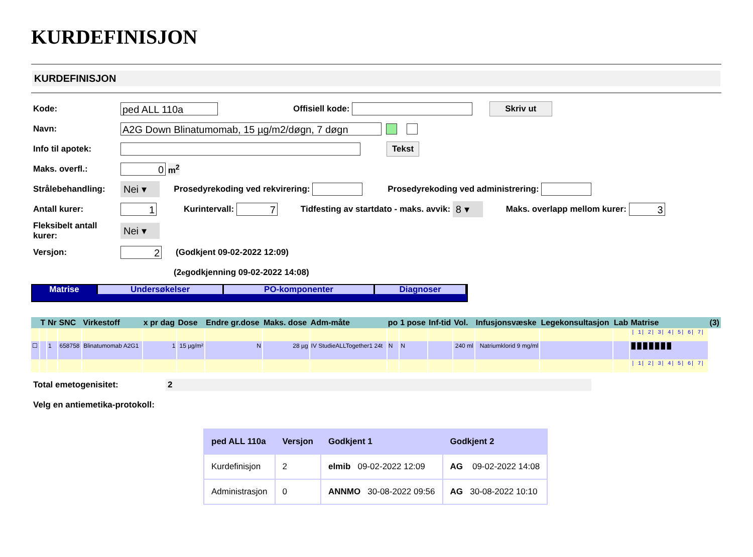KURDEFINISJON
KURDEFINISJON
Kode: ped ALL 110a Offisiell kode: Skriv ut
Navn: A2G Down Blinatumomab, 15 µg/m2/døgn, 7 døgn
Info til apotek: Tekst
Maks. overfl.: 0 m<sup>2</sup>
Strålebehandling: Nei ▾ Prosedyrekoding ved rekvirering: Prosedyrekoding ved administrering:
Antall kurer: 1 Kurintervall: 7 Tidfesting av startdato - maks. avvik: 8 ▾ Maks. overlapp mellom kurer: 3
Fleksibelt antall kurer: Nei ▾
Versjon: 2 (Godkjent 09-02-2022 12:09)
(2<sup>e</sup> godkjenning 09-02-2022 14:08)
Matrise Undersøkelser PO-komponenter Diagnoser
| | T | Nr | SNC | Virkestoff | x pr dag | Dose | Endre gr.dose | Maks. dose | Adm-måte | po | 1 pose | Inf-tid | Vol. | Infusjonsvæske | Legekonsultasjon | Lab | Matrise | (3) |
| --- | --- | --- | --- | --- | --- | --- | --- | --- | --- | --- | --- | --- | --- | --- | --- | --- | --- | --- |
| | | | | | | | | | | | | | | | | | / 1/ 2/ 3/ 4/ 5/ 6/ 7/ | |
| ☐ | | 1 | 658758 | Blinatumomab A2G1 | 1 | 15 µg/m² | N | 28 µg | IV StudieALLTogether1 24t | N | N | | 240 ml | Natriumklorid 9 mg/ml | | | █ █ █ █ █ █ █ | |
| | | | | | | | | | | | | | | | | | / 1/ 2/ 3/ 4/ 5/ 6/ 7/ | |
Total emetogenisitet: 2
Velg en antiemetika-protokoll:
| ped ALL 110a | Versjon | Godkjent 1 | Godkjent 2 |
| --- | --- | --- | --- |
| Kurdefinisjon | 2 | elmib 09-02-2022 12:09 | AG 09-02-2022 14:08 |
| Administrasjon | 0 | ANNMO 30-08-2022 09:56 | AG 30-08-2022 10:10 |